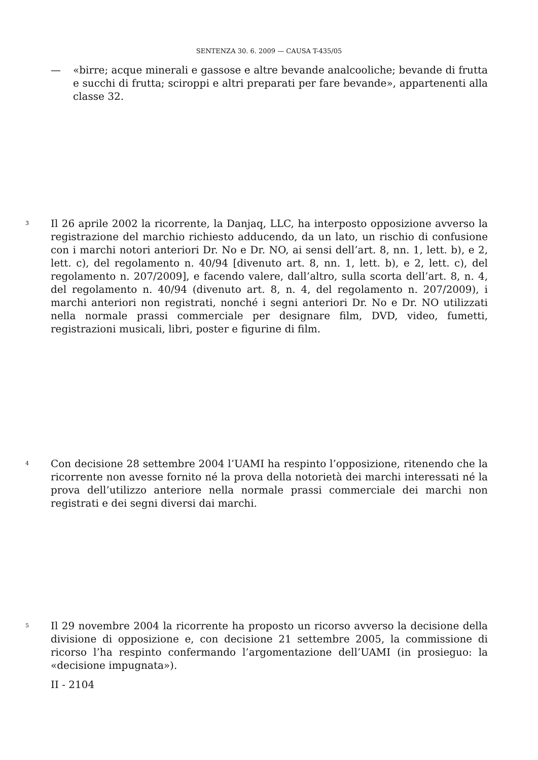SENTENZA 30. 6. 2009 — CAUSA T-435/05
— «birre; acque minerali e gassose e altre bevande analcooliche; bevande di frutta e succhi di frutta; sciroppi e altri preparati per fare bevande», appartenenti alla classe 32.
3 Il 26 aprile 2002 la ricorrente, la Danjaq, LLC, ha interposto opposizione avverso la registrazione del marchio richiesto adducendo, da un lato, un rischio di confusione con i marchi notori anteriori Dr. No e Dr. NO, ai sensi dell’art. 8, nn. 1, lett. b), e 2, lett. c), del regolamento n. 40/94 [divenuto art. 8, nn. 1, lett. b), e 2, lett. c), del regolamento n. 207/2009], e facendo valere, dall’altro, sulla scorta dell’art. 8, n. 4, del regolamento n. 40/94 (divenuto art. 8, n. 4, del regolamento n. 207/2009), i marchi anteriori non registrati, nonché i segni anteriori Dr. No e Dr. NO utilizzati nella normale prassi commerciale per designare film, DVD, video, fumetti, registrazioni musicali, libri, poster e figurine di film.
4 Con decisione 28 settembre 2004 l’UAMI ha respinto l’opposizione, ritenendo che la ricorrente non avesse fornito né la prova della notorietà dei marchi interessati né la prova dell’utilizzo anteriore nella normale prassi commerciale dei marchi non registrati e dei segni diversi dai marchi.
5 Il 29 novembre 2004 la ricorrente ha proposto un ricorso avverso la decisione della divisione di opposizione e, con decisione 21 settembre 2005, la commissione di ricorso l’ha respinto confermando l’argomentazione dell’UAMI (in prosieguo: la «decisione impugnata»).
II - 2104